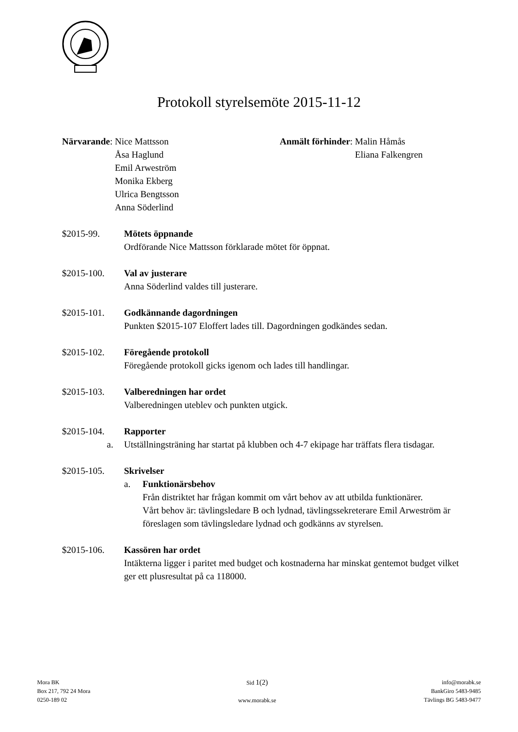Protokoll styrelsemöte 2015-11-12
Närvarande: Nice Mattsson
Åsa Haglund
Emil Arweström
Monika Ekberg
Ulrica Bengtsson
Anna Söderlind
Anmält förhinder: Malin Håmås
Eliana Falkengren
$2015-99. Mötets öppnande
Ordförande Nice Mattsson förklarade mötet för öppnat.
$2015-100. Val av justerare
Anna Söderlind valdes till justerare.
$2015-101. Godkännande dagordningen
Punkten $2015-107 Eloffert lades till. Dagordningen godkändes sedan.
$2015-102. Föregående protokoll
Föregående protokoll gicks igenom och lades till handlingar.
$2015-103. Valberedningen har ordet
Valberedningen uteblev och punkten utgick.
$2015-104. Rapporter
a. Utställningsträning har startat på klubben och 4-7 ekipage har träffats flera tisdagar.
$2015-105. Skrivelser
a. Funktionärsbehov
Från distriktet har frågan kommit om vårt behov av att utbilda funktionärer.
Vårt behov är: tävlingsledare B och lydnad, tävlingssekreterare Emil Arweström är föreslagen som tävlingsledare lydnad och godkänns av styrelsen.
$2015-106. Kassören har ordet
Intäkterna ligger i paritet med budget och kostnaderna har minskat gentemot budget vilket ger ett plusresultat på ca 118000.
Mora BK
Box 217, 792 24 Mora
0250-189 02
Sid 1(2)
www.morabk.se
info@morabk.se
BankGiro 5483-9485
Tävlings BG 5483-9477